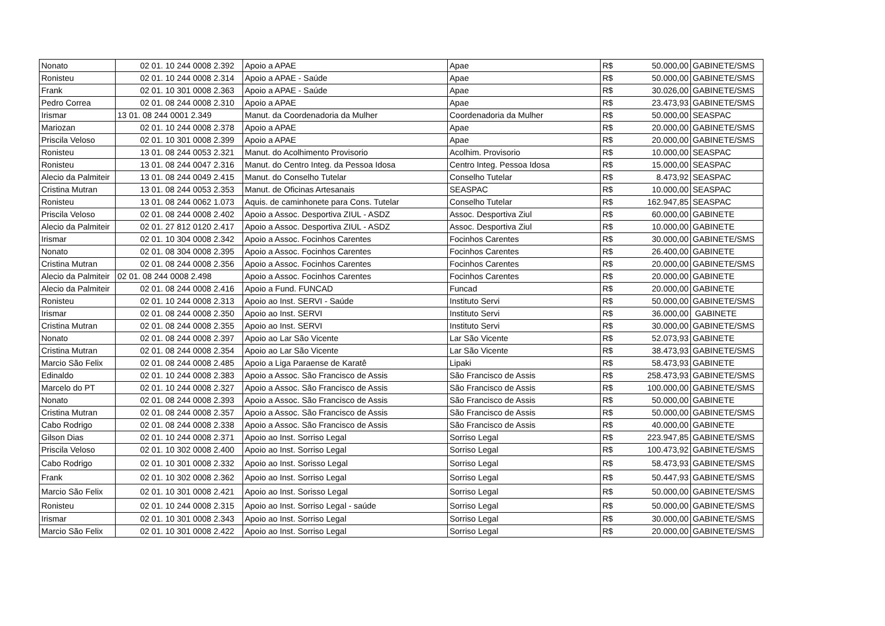| Nonato | 02 01. 10 244 0008 2.392 | Apoio a APAE | Apae | R$ | 50.000,00 | GABINETE/SMS |
| Ronisteu | 02 01. 10 244 0008 2.314 | Apoio a APAE - Saúde | Apae | R$ | 50.000,00 | GABINETE/SMS |
| Frank | 02 01. 10 301 0008 2.363 | Apoio a APAE - Saúde | Apae | R$ | 30.026,00 | GABINETE/SMS |
| Pedro Correa | 02 01. 08 244 0008 2.310 | Apoio a APAE | Apae | R$ | 23.473,93 | GABINETE/SMS |
| Irismar | 13 01. 08 244 0001 2.349 | Manut. da Coordenadoria da Mulher | Coordenadoria da Mulher | R$ | 50.000,00 | SEASPAC |
| Mariozan | 02 01. 10 244 0008 2.378 | Apoio a APAE | Apae | R$ | 20.000,00 | GABINETE/SMS |
| Priscila Veloso | 02 01. 10 301 0008 2.399 | Apoio a APAE | Apae | R$ | 20.000,00 | GABINETE/SMS |
| Ronisteu | 13 01. 08 244 0053 2.321 | Manut. do Acolhimento Provisorio | Acolhim. Provisorio | R$ | 10.000,00 | SEASPAC |
| Ronisteu | 13 01. 08 244 0047 2.316 | Manut. do Centro Integ. da Pessoa Idosa | Centro Integ. Pessoa Idosa | R$ | 15.000,00 | SEASPAC |
| Alecio da Palmiteir | 13 01. 08 244 0049 2.415 | Manut. do Conselho Tutelar | Conselho Tutelar | R$ | 8.473,92 | SEASPAC |
| Cristina Mutran | 13 01. 08 244 0053 2.353 | Manut. de Oficinas Artesanais | SEASPAC | R$ | 10.000,00 | SEASPAC |
| Ronisteu | 13 01. 08 244 0062 1.073 | Aquis. de caminhonete para Cons. Tutelar | Conselho Tutelar | R$ | 162.947,85 | SEASPAC |
| Priscila Veloso | 02 01. 08 244 0008 2.402 | Apoio a Assoc. Desportiva ZIUL - ASDZ | Assoc. Desportiva Ziul | R$ | 60.000,00 | GABINETE |
| Alecio da Palmiteir | 02 01. 27 812 0120 2.417 | Apoio a Assoc. Desportiva ZIUL - ASDZ | Assoc. Desportiva Ziul | R$ | 10.000,00 | GABINETE |
| Irismar | 02 01. 10 304 0008 2.342 | Apoio a Assoc. Focinhos Carentes | Focinhos Carentes | R$ | 30.000,00 | GABINETE/SMS |
| Nonato | 02 01. 08 304 0008 2.395 | Apoio a Assoc. Focinhos Carentes | Focinhos Carentes | R$ | 26.400,00 | GABINETE |
| Cristina Mutran | 02 01. 08 244 0008 2.356 | Apoio a Assoc. Focinhos Carentes | Focinhos Carentes | R$ | 20.000,00 | GABINETE/SMS |
| Alecio da Palmiteir | 02 01. 08 244 0008 2.498 | Apoio a Assoc. Focinhos Carentes | Focinhos Carentes | R$ | 20.000,00 | GABINETE |
| Alecio da Palmiteir | 02 01. 08 244 0008 2.416 | Apoio a Fund. FUNCAD | Funcad | R$ | 20.000,00 | GABINETE |
| Ronisteu | 02 01. 10 244 0008 2.313 | Apoio ao Inst. SERVI - Saúde | Instituto Servi | R$ | 50.000,00 | GABINETE/SMS |
| Irismar | 02 01. 08 244 0008 2.350 | Apoio ao Inst. SERVI | Instituto Servi | R$ | 36.000,00 | GABINETE |
| Cristina Mutran | 02 01. 08 244 0008 2.355 | Apoio ao Inst. SERVI | Instituto Servi | R$ | 30.000,00 | GABINETE/SMS |
| Nonato | 02 01. 08 244 0008 2.397 | Apoio ao Lar São Vicente | Lar São Vicente | R$ | 52.073,93 | GABINETE |
| Cristina Mutran | 02 01. 08 244 0008 2.354 | Apoio ao Lar São Vicente | Lar São Vicente | R$ | 38.473,93 | GABINETE/SMS |
| Marcio São Felix | 02 01. 08 244 0008 2.485 | Apoio a Liga Paraense de Karatê | Lipaki | R$ | 58.473,93 | GABINETE |
| Edinaldo | 02 01. 10 244 0008 2.383 | Apoio a Assoc. São Francisco de Assis | São Francisco de Assis | R$ | 258.473,93 | GABINETE/SMS |
| Marcelo do PT | 02 01. 10 244 0008 2.327 | Apoio a Assoc. São Francisco de Assis | São Francisco de Assis | R$ | 100.000,00 | GABINETE/SMS |
| Nonato | 02 01. 08 244 0008 2.393 | Apoio a Assoc. São Francisco de Assis | São Francisco de Assis | R$ | 50.000,00 | GABINETE |
| Cristina Mutran | 02 01. 08 244 0008 2.357 | Apoio a Assoc. São Francisco de Assis | São Francisco de Assis | R$ | 50.000,00 | GABINETE/SMS |
| Cabo Rodrigo | 02 01. 08 244 0008 2.338 | Apoio a Assoc. São Francisco de Assis | São Francisco de Assis | R$ | 40.000,00 | GABINETE |
| Gilson Dias | 02 01. 10 244 0008 2.371 | Apoio ao Inst. Sorriso Legal | Sorriso Legal | R$ | 223.947,85 | GABINETE/SMS |
| Priscila Veloso | 02 01. 10 302 0008 2.400 | Apoio ao Inst. Sorriso Legal | Sorriso Legal | R$ | 100.473,92 | GABINETE/SMS |
| Cabo Rodrigo | 02 01. 10 301 0008 2.332 | Apoio ao Inst. Sorisso Legal | Sorriso Legal | R$ | 58.473,93 | GABINETE/SMS |
| Frank | 02 01. 10 302 0008 2.362 | Apoio ao Inst. Sorriso Legal | Sorriso Legal | R$ | 50.447,93 | GABINETE/SMS |
| Marcio São Felix | 02 01. 10 301 0008 2.421 | Apoio ao Inst. Sorisso Legal | Sorriso Legal | R$ | 50.000,00 | GABINETE/SMS |
| Ronisteu | 02 01. 10 244 0008 2.315 | Apoio ao Inst. Sorriso Legal - saúde | Sorriso Legal | R$ | 50.000,00 | GABINETE/SMS |
| Irismar | 02 01. 10 301 0008 2.343 | Apoio ao Inst. Sorriso Legal | Sorriso Legal | R$ | 30.000,00 | GABINETE/SMS |
| Marcio São Felix | 02 01. 10 301 0008 2.422 | Apoio ao Inst. Sorriso Legal | Sorriso Legal | R$ | 20.000,00 | GABINETE/SMS |